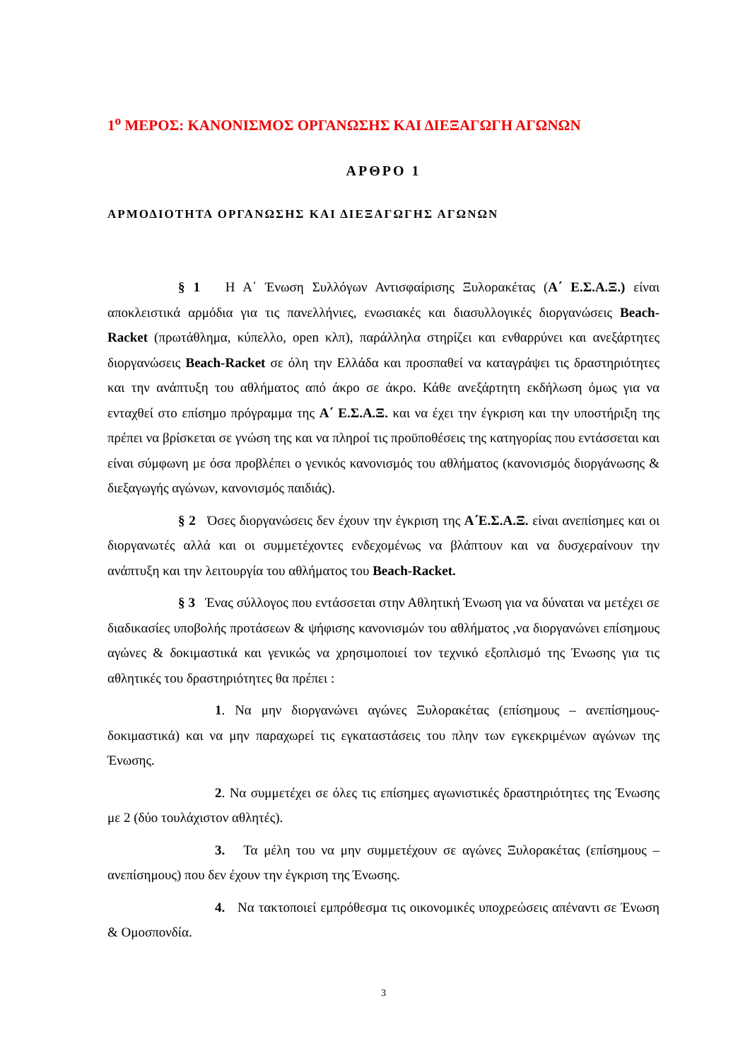1<sup>ο</sup> ΜΕΡΟΣ: ΚΑΝΟΝΙΣΜΟΣ ΟΡΓΑΝΩΣΗΣ ΚΑΙ ΔΙΕΞΑΓΩΓΗ ΑΓΩΝΩΝ
ΑΡΘΡΟ 1
ΑΡΜΟΔΙΟΤΗΤΑ ΟΡΓΑΝΩΣΗΣ ΚΑΙ ΔΙΕΞΑΓΩΓΗΣ ΑΓΩΝΩΝ
§ 1 Η Α΄ Ένωση Συλλόγων Αντισφαίρισης Ξυλορακέτας (Α΄ Ε.Σ.Α.Ξ.) είναι αποκλειστικά αρμόδια για τις πανελλήνιες, ενωσιακές και διασυλλογικές διοργανώσεις Beach-Racket (πρωτάθλημα, κύπελλο, open κλπ), παράλληλα στηρίζει και ενθαρρύνει και ανεξάρτητες διοργανώσεις Beach-Racket σε όλη την Ελλάδα και προσπαθεί να καταγράψει τις δραστηριότητες και την ανάπτυξη του αθλήματος από άκρο σε άκρο. Κάθε ανεξάρτητη εκδήλωση όμως για να ενταχθεί στο επίσημο πρόγραμμα της Α΄ Ε.Σ.Α.Ξ. και να έχει την έγκριση και την υποστήριξη της πρέπει να βρίσκεται σε γνώση της και να πληροί τις προϋποθέσεις της κατηγορίας που εντάσσεται και είναι σύμφωνη με όσα προβλέπει ο γενικός κανονισμός του αθλήματος (κανονισμός διοργάνωσης & διεξαγωγής αγώνων, κανονισμός παιδιάς).
§ 2 Όσες διοργανώσεις δεν έχουν την έγκριση της Α΄Ε.Σ.Α.Ξ. είναι ανεπίσημες και οι διοργανωτές αλλά και οι συμμετέχοντες ενδεχομένως να βλάπτουν και να δυσχεραίνουν την ανάπτυξη και την λειτουργία του αθλήματος του Beach-Racket.
§ 3 Ένας σύλλογος που εντάσσεται στην Αθλητική Ένωση για να δύναται να μετέχει σε διαδικασίες υποβολής προτάσεων & ψήφισης κανονισμών του αθλήματος ,να διοργανώνει επίσημους αγώνες & δοκιμαστικά και γενικώς να χρησιμοποιεί τον τεχνικό εξοπλισμό της Ένωσης για τις αθλητικές του δραστηριότητες θα πρέπει :
1. Να μην διοργανώνει αγώνες Ξυλορακέτας (επίσημους – ανεπίσημους-δοκιμαστικά) και να μην παραχωρεί τις εγκαταστάσεις του πλην των εγκεκριμένων αγώνων της Ένωσης.
2. Να συμμετέχει σε όλες τις επίσημες αγωνιστικές δραστηριότητες της Ένωσης με 2 (δύο τουλάχιστον αθλητές).
3. Τα μέλη του να μην συμμετέχουν σε αγώνες Ξυλορακέτας (επίσημους –ανεπίσημους) που δεν έχουν την έγκριση της Ένωσης.
4. Να τακτοποιεί εμπρόθεσμα τις οικονομικές υποχρεώσεις απέναντι σε Ένωση & Ομοσπονδία.
3